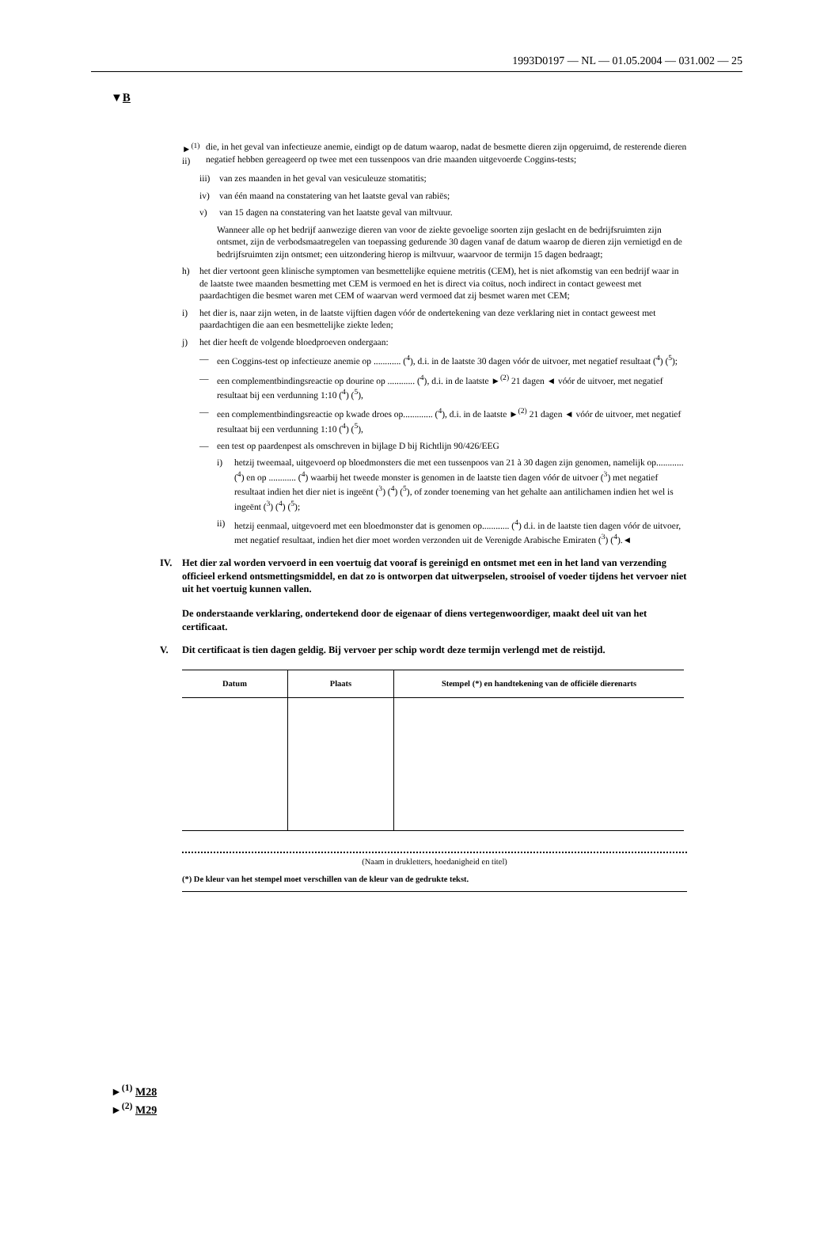1993D0197 — NL — 01.05.2004 — 031.002 — 25
▼B
►<sup>(1)</sup> ii) die, in het geval van infectieuze anemie, eindigt op de datum waarop, nadat de besmette dieren zijn opgeruimd, de resterende dieren negatief hebben gereageerd op twee met een tussenpoos van drie maanden uitgevoerde Coggins-tests;
iii) van zes maanden in het geval van vesiculeuze stomatitis;
iv) van één maand na constatering van het laatste geval van rabiës;
v) van 15 dagen na constatering van het laatste geval van miltvuur.
Wanneer alle op het bedrijf aanwezige dieren van voor de ziekte gevoelige soorten zijn geslacht en de bedrijfsruimten zijn ontsmet, zijn de verbodsmaatregelen van toepassing gedurende 30 dagen vanaf de datum waarop de dieren zijn vernietigd en de bedrijfsruimten zijn ontsmet; een uitzondering hierop is miltvuur, waarvoor de termijn 15 dagen bedraagt;
h) het dier vertoont geen klinische symptomen van besmettelijke equiene metritis (CEM), het is niet afkomstig van een bedrijf waar in de laatste twee maanden besmetting met CEM is vermoed en het is direct via coïtus, noch indirect in contact geweest met paardachtigen die besmet waren met CEM of waarvan werd vermoed dat zij besmet waren met CEM;
i) het dier is, naar zijn weten, in de laatste vijftien dagen vóór de ondertekening van deze verklaring niet in contact geweest met paardachtigen die aan een besmettelijke ziekte leden;
j) het dier heeft de volgende bloedproeven ondergaan:
— een Coggins-test op infectieuze anemie op ............ (<sup>4</sup>), d.i. in de laatste 30 dagen vóór de uitvoer, met negatief resultaat (<sup>4</sup>) (<sup>5</sup>);
— een complementbindingsreactie op dourine op ............ (<sup>4</sup>), d.i. in de laatste ►<sup>(2)</sup> 21 dagen ◄ vóór de uitvoer, met negatief resultaat bij een verdunning 1:10 (<sup>4</sup>) (<sup>5</sup>),
— een complementbindingsreactie op kwade droes op............. (<sup>4</sup>), d.i. in de laatste ►<sup>(2)</sup> 21 dagen ◄ vóór de uitvoer, met negatief resultaat bij een verdunning 1:10 (<sup>4</sup>) (<sup>5</sup>),
— een test op paardenpest als omschreven in bijlage D bij Richtlijn 90/426/EEG
i) hetzij tweemaal, uitgevoerd op bloedmonsters die met een tussenpoos van 21 à 30 dagen zijn genomen, namelijk op............ (<sup>4</sup>) en op ............ (<sup>4</sup>) waarbij het tweede monster is genomen in de laatste tien dagen vóór de uitvoer (<sup>3</sup>) met negatief resultaat indien het dier niet is ingeënt (<sup>3</sup>) (<sup>4</sup>) (<sup>5</sup>), of zonder toeneming van het gehalte aan antilichamen indien het wel is ingeënt (<sup>3</sup>) (<sup>4</sup>) (<sup>5</sup>);
ii) hetzij eenmaal, uitgevoerd met een bloedmonster dat is genomen op............ (<sup>4</sup>) d.i. in de laatste tien dagen vóór de uitvoer, met negatief resultaat, indien het dier moet worden verzonden uit de Verenigde Arabische Emiraten (<sup>3</sup>) (<sup>4</sup>).◄
IV. Het dier zal worden vervoerd in een voertuig dat vooraf is gereinigd en ontsmet met een in het land van verzending officieel erkend ontsmettingsmiddel, en dat zo is ontworpen dat uitwerpselen, strooisel of voeder tijdens het vervoer niet uit het voertuig kunnen vallen.
De onderstaande verklaring, ondertekend door de eigenaar of diens vertegenwoordiger, maakt deel uit van het certificaat.
V. Dit certificaat is tien dagen geldig. Bij vervoer per schip wordt deze termijn verlengd met de reistijd.
| Datum | Plaats | Stempel (*) en handtekening van de officiële dierenarts |
| --- | --- | --- |
(Naam in drukletters, hoedanigheid en titel)
(*) De kleur van het stempel moet verschillen van de kleur van de gedrukte tekst.
►<sup>(1)</sup> M28
►<sup>(2)</sup> M29